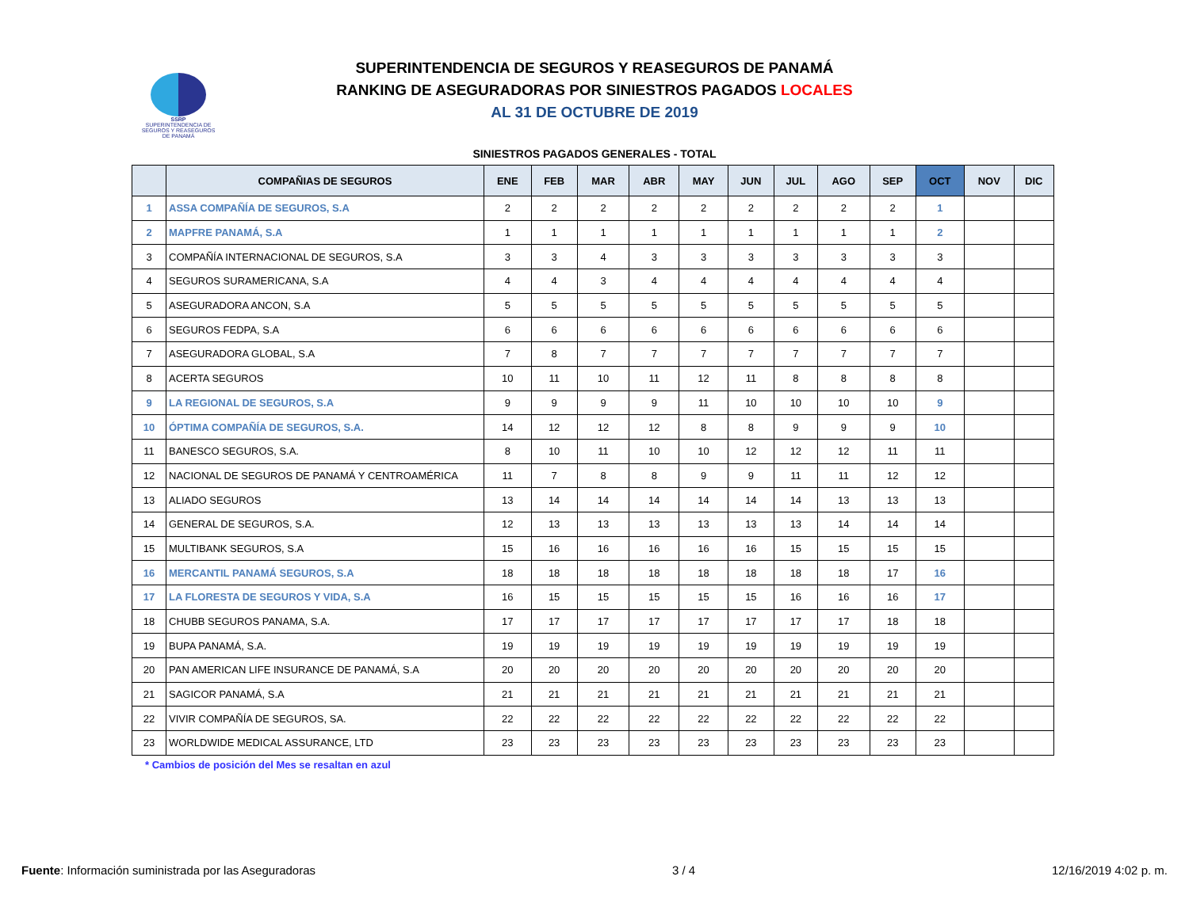SSRP
SUPERINTENDENCIA DE SEGUROS Y REASEGUROS DE PANAMÁ
SUPERINTENDENCIA DE SEGUROS Y REASEGUROS DE PANAMÁ
RANKING DE ASEGURADORAS POR SINIESTROS PAGADOS LOCALES
AL 31 DE OCTUBRE DE 2019
SINIESTROS PAGADOS GENERALES - TOTAL
| | COMPAÑIAS DE SEGUROS | ENE | FEB | MAR | ABR | MAY | JUN | JUL | AGO | SEP | OCT | NOV | DIC |
| --- | --- | --- | --- | --- | --- | --- | --- | --- | --- | --- | --- | --- | --- |
| 1 | ASSA COMPAÑÍA DE SEGUROS, S.A | 2 | 2 | 2 | 2 | 2 | 2 | 2 | 2 | 2 | 1 | | |
| 2 | MAPFRE PANAMÁ, S.A | 1 | 1 | 1 | 1 | 1 | 1 | 1 | 1 | 1 | 2 | | |
| 3 | COMPAÑÍA INTERNACIONAL DE SEGUROS, S.A | 3 | 3 | 4 | 3 | 3 | 3 | 3 | 3 | 3 | 3 | | |
| 4 | SEGUROS SURAMERICANA, S.A | 4 | 4 | 3 | 4 | 4 | 4 | 4 | 4 | 4 | 4 | | |
| 5 | ASEGURADORA ANCON, S.A | 5 | 5 | 5 | 5 | 5 | 5 | 5 | 5 | 5 | 5 | | |
| 6 | SEGUROS FEDPA, S.A | 6 | 6 | 6 | 6 | 6 | 6 | 6 | 6 | 6 | 6 | | |
| 7 | ASEGURADORA GLOBAL, S.A | 7 | 8 | 7 | 7 | 7 | 7 | 7 | 7 | 7 | 7 | | |
| 8 | ACERTA SEGUROS | 10 | 11 | 10 | 11 | 12 | 11 | 8 | 8 | 8 | 8 | | |
| 9 | LA REGIONAL DE SEGUROS, S.A | 9 | 9 | 9 | 9 | 11 | 10 | 10 | 10 | 10 | 9 | | |
| 10 | ÓPTIMA COMPAÑÍA DE SEGUROS, S.A. | 14 | 12 | 12 | 12 | 8 | 8 | 9 | 9 | 9 | 10 | | |
| 11 | BANESCO SEGUROS, S.A. | 8 | 10 | 11 | 10 | 10 | 12 | 12 | 12 | 11 | 11 | | |
| 12 | NACIONAL DE SEGUROS DE PANAMÁ Y CENTROAMÉRICA | 11 | 7 | 8 | 8 | 9 | 9 | 11 | 11 | 12 | 12 | | |
| 13 | ALIADO SEGUROS | 13 | 14 | 14 | 14 | 14 | 14 | 14 | 13 | 13 | 13 | | |
| 14 | GENERAL DE SEGUROS, S.A. | 12 | 13 | 13 | 13 | 13 | 13 | 13 | 14 | 14 | 14 | | |
| 15 | MULTIBANK SEGUROS, S.A | 15 | 16 | 16 | 16 | 16 | 16 | 15 | 15 | 15 | 15 | | |
| 16 | MERCANTIL PANAMÁ SEGUROS, S.A | 18 | 18 | 18 | 18 | 18 | 18 | 18 | 18 | 17 | 16 | | |
| 17 | LA FLORESTA DE SEGUROS Y VIDA, S.A | 16 | 15 | 15 | 15 | 15 | 15 | 16 | 16 | 16 | 17 | | |
| 18 | CHUBB SEGUROS PANAMA, S.A. | 17 | 17 | 17 | 17 | 17 | 17 | 17 | 17 | 18 | 18 | | |
| 19 | BUPA PANAMÁ, S.A. | 19 | 19 | 19 | 19 | 19 | 19 | 19 | 19 | 19 | 19 | | |
| 20 | PAN AMERICAN LIFE INSURANCE DE PANAMÁ, S.A | 20 | 20 | 20 | 20 | 20 | 20 | 20 | 20 | 20 | 20 | | |
| 21 | SAGICOR PANAMÁ, S.A | 21 | 21 | 21 | 21 | 21 | 21 | 21 | 21 | 21 | 21 | | |
| 22 | VIVIR COMPAÑÍA DE SEGUROS, SA. | 22 | 22 | 22 | 22 | 22 | 22 | 22 | 22 | 22 | 22 | | |
| 23 | WORLDWIDE MEDICAL ASSURANCE, LTD | 23 | 23 | 23 | 23 | 23 | 23 | 23 | 23 | 23 | 23 | | |
* Cambios de posición del Mes se resaltan en azul
Fuente: Información suministrada por las Aseguradoras 3 / 4 12/16/2019 4:02 p. m.